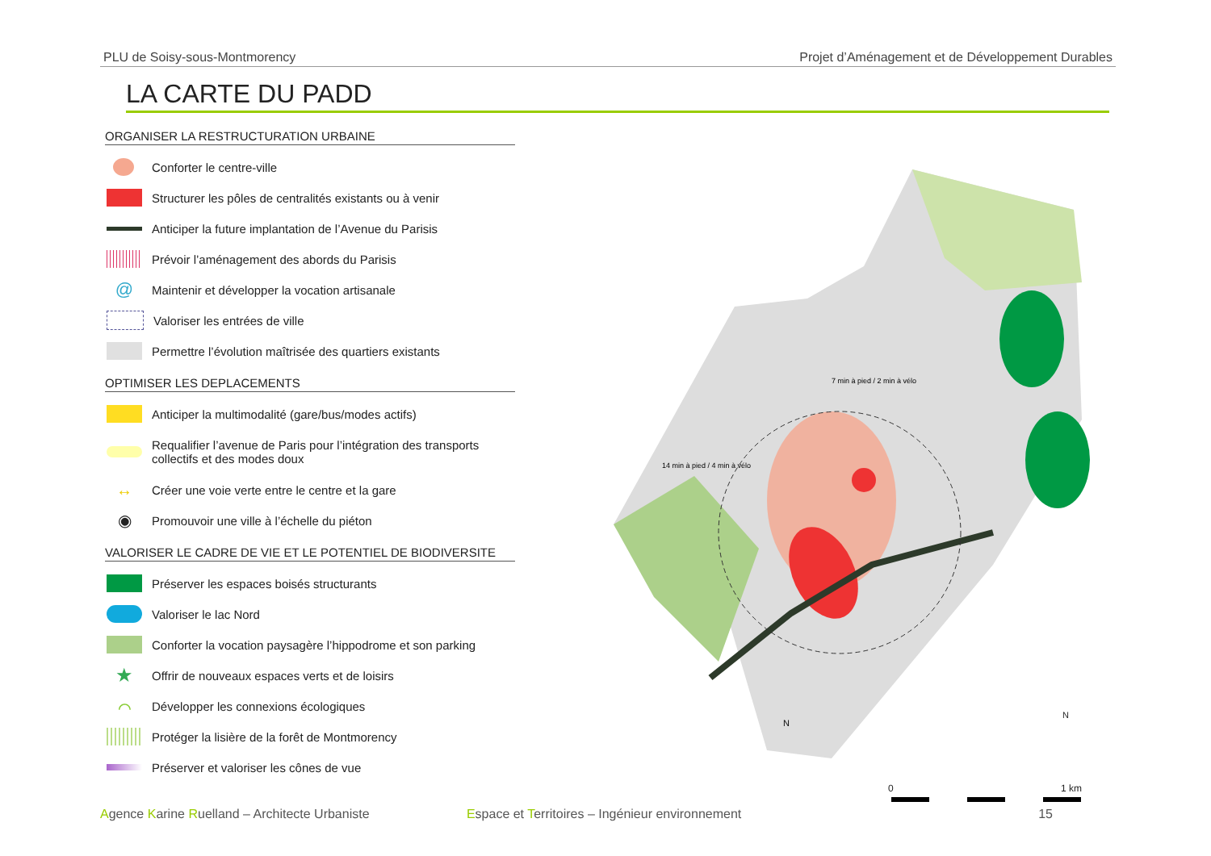PLU de Soisy-sous-Montmorency Projet d’Aménagement et de Développement Durables
LA CARTE DU PADD
ORGANISER LA RESTRUCTURATION URBAINE
Conforter le centre-ville
Structurer les pôles de centralités existants ou à venir
Anticiper la future implantation de l’Avenue du Parisis
Prévoir l’aménagement des abords du Parisis
@
Maintenir et développer la vocation artisanale
Valoriser les entrées de ville
Permettre l’évolution maîtrisée des quartiers existants
OPTIMISER LES DEPLACEMENTS
Anticiper la multimodalité (gare/bus/modes actifs)
Requalifier l’avenue de Paris pour l’intégration des transports
collectifs et des modes doux
↔
Créer une voie verte entre le centre et la gare
◉
Promouvoir une ville à l’échelle du piéton
VALORISER LE CADRE DE VIE ET LE POTENTIEL DE BIODIVERSITE
Préserver les espaces boisés structurants
Valoriser le lac Nord
Conforter la vocation paysagère l’hippodrome et son parking
★
Offrir de nouveaux espaces verts et de loisirs
⌒
Développer les connexions écologiques
Protéger la lisière de la forêt de Montmorency
Préserver et valoriser les cônes de vue
7 min à pied / 2 min à vélo
14 min à pied / 4 min à vélo
N
N
0 1 km
Agence Karine Ruelland – Architecte Urbaniste Espace et Territoires – Ingénieur environnement 15